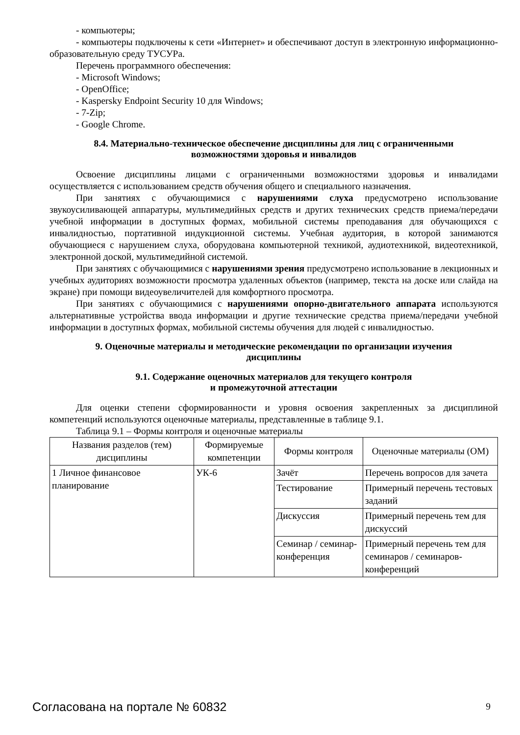- компьютеры;
- компьютеры подключены к сети «Интернет» и обеспечивают доступ в электронную информационно-образовательную среду ТУСУРа.
Перечень программного обеспечения:
- Microsoft Windows;
- OpenOffice;
- Kaspersky Endpoint Security 10 для Windows;
- 7-Zip;
- Google Chrome.
8.4. Материально-техническое обеспечение дисциплины для лиц с ограниченными возможностями здоровья и инвалидов
Освоение дисциплины лицами с ограниченными возможностями здоровья и инвалидами осуществляется с использованием средств обучения общего и специального назначения.
При занятиях с обучающимися с нарушениями слуха предусмотрено использование звукоусиливающей аппаратуры, мультимедийных средств и других технических средств приема/передачи учебной информации в доступных формах, мобильной системы преподавания для обучающихся с инвалидностью, портативной индукционной системы. Учебная аудитория, в которой занимаются обучающиеся с нарушением слуха, оборудована компьютерной техникой, аудиотехникой, видеотехникой, электронной доской, мультимедийной системой.
При занятиях с обучающимися с нарушениями зрения предусмотрено использование в лекционных и учебных аудиториях возможности просмотра удаленных объектов (например, текста на доске или слайда на экране) при помощи видеоувеличителей для комфортного просмотра.
При занятиях с обучающимися с нарушениями опорно-двигательного аппарата используются альтернативные устройства ввода информации и другие технические средства приема/передачи учебной информации в доступных формах, мобильной системы обучения для людей с инвалидностью.
9. Оценочные материалы и методические рекомендации по организации изучения дисциплины
9.1. Содержание оценочных материалов для текущего контроля
и промежуточной аттестации
Для оценки степени сформированности и уровня освоения закрепленных за дисциплиной компетенций используются оценочные материалы, представленные в таблице 9.1.
Таблица 9.1 – Формы контроля и оценочные материалы
| Названия разделов (тем) дисциплины | Формируемые компетенции | Формы контроля | Оценочные материалы (ОМ) |
| --- | --- | --- | --- |
| 1 Личное финансовое планирование | УК-6 | Зачёт | Перечень вопросов для зачета |
| | | Тестирование | Примерный перечень тестовых заданий |
| | | Дискуссия | Примерный перечень тем для дискуссий |
| | | Семинар / семинар-конференция | Примерный перечень тем для семинаров / семинаров-конференций |
Согласована на портале № 60832 9